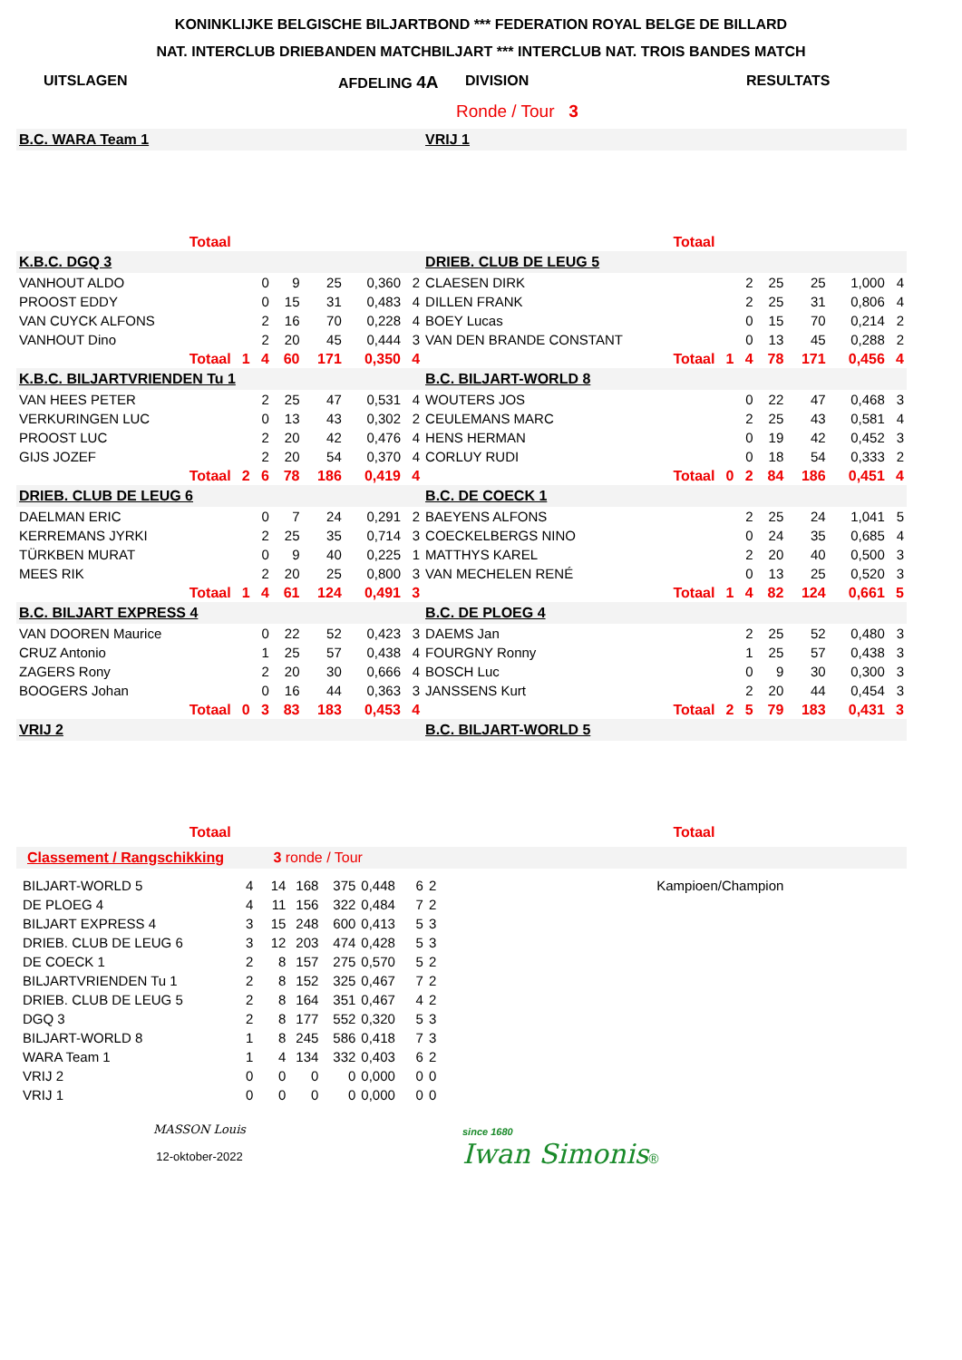KONINKLIJKE BELGISCHE BILJARTBOND *** FEDERATION ROYAL BELGE DE BILLARD
NAT. INTERCLUB DRIEBANDEN MATCHBILJART *** INTERCLUB NAT. TROIS BANDES MATCH
UITSLAGEN AFDELING 4A DIVISION RESULTATS
Ronde / Tour 3
| B.C. WARA Team 1 | | | | | | | | VRIJ 1 | | | | | | | |
| Totaal | | | | | | | | Totaal | | | | | | | |
| K.B.C. DGQ 3 | | | | | | | | DRIEB. CLUB DE LEUG 5 | | | | | | | |
| VANHOUT ALDO | | | 0 | 9 | 25 | 0,360 | 2 | CLAESEN DIRK | | | 2 | 25 | 25 | 1,000 | 4 |
| PROOST EDDY | | | 0 | 15 | 31 | 0,483 | 4 | DILLEN FRANK | | | 2 | 25 | 31 | 0,806 | 4 |
| VAN CUYCK ALFONS | | | 2 | 16 | 70 | 0,228 | 4 | BOEY Lucas | | | 0 | 15 | 70 | 0,214 | 2 |
| VANHOUT Dino | | | 2 | 20 | 45 | 0,444 | 3 | VAN DEN BRANDE CONSTANT | | | 0 | 13 | 45 | 0,288 | 2 |
| Totaal | | 1 | 4 | 60 | 171 | 0,350 | 4 | Totaal | | 1 | 4 | 78 | 171 | 0,456 | 4 |
| K.B.C. BILJARTVRIENDEN Tu 1 | | | | | | | | B.C. BILJART-WORLD 8 | | | | | | | |
| VAN HEES PETER | | | 2 | 25 | 47 | 0,531 | 4 | WOUTERS JOS | | | 0 | 22 | 47 | 0,468 | 3 |
| VERKURINGEN LUC | | | 0 | 13 | 43 | 0,302 | 2 | CEULEMANS MARC | | | 2 | 25 | 43 | 0,581 | 4 |
| PROOST LUC | | | 2 | 20 | 42 | 0,476 | 4 | HENS HERMAN | | | 0 | 19 | 42 | 0,452 | 3 |
| GIJS JOZEF | | | 2 | 20 | 54 | 0,370 | 4 | CORLUY RUDI | | | 0 | 18 | 54 | 0,333 | 2 |
| Totaal | | 2 | 6 | 78 | 186 | 0,419 | 4 | Totaal | | 0 | 2 | 84 | 186 | 0,451 | 4 |
| DRIEB. CLUB DE LEUG 6 | | | | | | | | B.C. DE COECK 1 | | | | | | | |
| DAELMAN ERIC | | | 0 | 7 | 24 | 0,291 | 2 | BAEYENS ALFONS | | | 2 | 25 | 24 | 1,041 | 5 |
| KERREMANS JYRKI | | | 2 | 25 | 35 | 0,714 | 3 | COECKELBERGS NINO | | | 0 | 24 | 35 | 0,685 | 4 |
| TÜRKBEN MURAT | | | 0 | 9 | 40 | 0,225 | 1 | MATTHYS KAREL | | | 2 | 20 | 40 | 0,500 | 3 |
| MEES RIK | | | 2 | 20 | 25 | 0,800 | 3 | VAN MECHELEN RENÉ | | | 0 | 13 | 25 | 0,520 | 3 |
| Totaal | | 1 | 4 | 61 | 124 | 0,491 | 3 | Totaal | | 1 | 4 | 82 | 124 | 0,661 | 5 |
| B.C. BILJART EXPRESS 4 | | | | | | | | B.C. DE PLOEG 4 | | | | | | | |
| VAN DOOREN Maurice | | | 0 | 22 | 52 | 0,423 | 3 | DAEMS Jan | | | 2 | 25 | 52 | 0,480 | 3 |
| CRUZ Antonio | | | 1 | 25 | 57 | 0,438 | 4 | FOURGNY Ronny | | | 1 | 25 | 57 | 0,438 | 3 |
| ZAGERS Rony | | | 2 | 20 | 30 | 0,666 | 4 | BOSCH Luc | | | 0 | 9 | 30 | 0,300 | 3 |
| BOOGERS Johan | | | 0 | 16 | 44 | 0,363 | 3 | JANSSENS Kurt | | | 2 | 20 | 44 | 0,454 | 3 |
| Totaal | | 0 | 3 | 83 | 183 | 0,453 | 4 | Totaal | | 2 | 5 | 79 | 183 | 0,431 | 3 |
| VRIJ 2 | | | | | | | | B.C. BILJART-WORLD 5 | | | | | | | |
| Totaal | | | | | | | | Totaal | | | | | | | |
Classement / Rangschikking 3 ronde / Tour
| BILJART-WORLD 5 | 4 | 14 | 168 | 375 | 0,448 | 6 | 2 |
| DE PLOEG 4 | 4 | 11 | 156 | 322 | 0,484 | 7 | 2 |
| BILJART EXPRESS 4 | 3 | 15 | 248 | 600 | 0,413 | 5 | 3 |
| DRIEB. CLUB DE LEUG 6 | 3 | 12 | 203 | 474 | 0,428 | 5 | 3 |
| DE COECK 1 | 2 | 8 | 157 | 275 | 0,570 | 5 | 2 |
| BILJARTVRIENDEN Tu 1 | 2 | 8 | 152 | 325 | 0,467 | 7 | 2 |
| DRIEB. CLUB DE LEUG 5 | 2 | 8 | 164 | 351 | 0,467 | 4 | 2 |
| DGQ 3 | 2 | 8 | 177 | 552 | 0,320 | 5 | 3 |
| BILJART-WORLD 8 | 1 | 8 | 245 | 586 | 0,418 | 7 | 3 |
| WARA Team 1 | 1 | 4 | 134 | 332 | 0,403 | 6 | 2 |
| VRIJ 2 | 0 | 0 | 0 | 0 | 0,000 | 0 | 0 |
| VRIJ 1 | 0 | 0 | 0 | 0 | 0,000 | 0 | 0 |
Kampioen/Champion
MASSON Louis
12-oktober-2022
since 1680
Iwan Simonis®